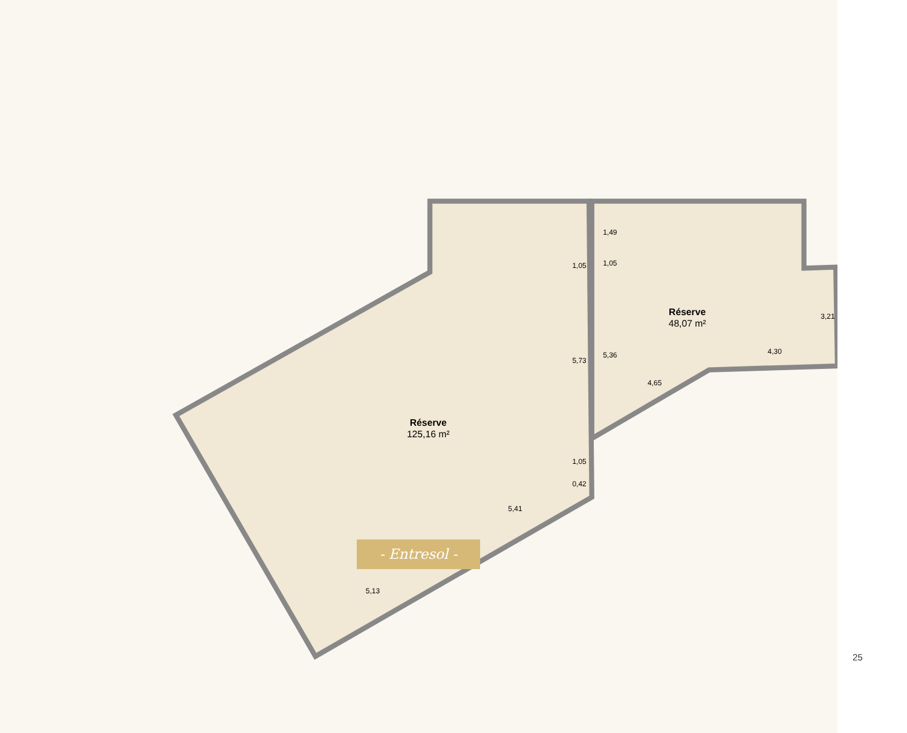Réserve
125,16 m²
Réserve
48,07 m²
5,73
5,36
4,30
4,65
5,41
5,13
0,35
3,21
1,49
1,05
1,05
1,05
0,42
- Entresol -
25